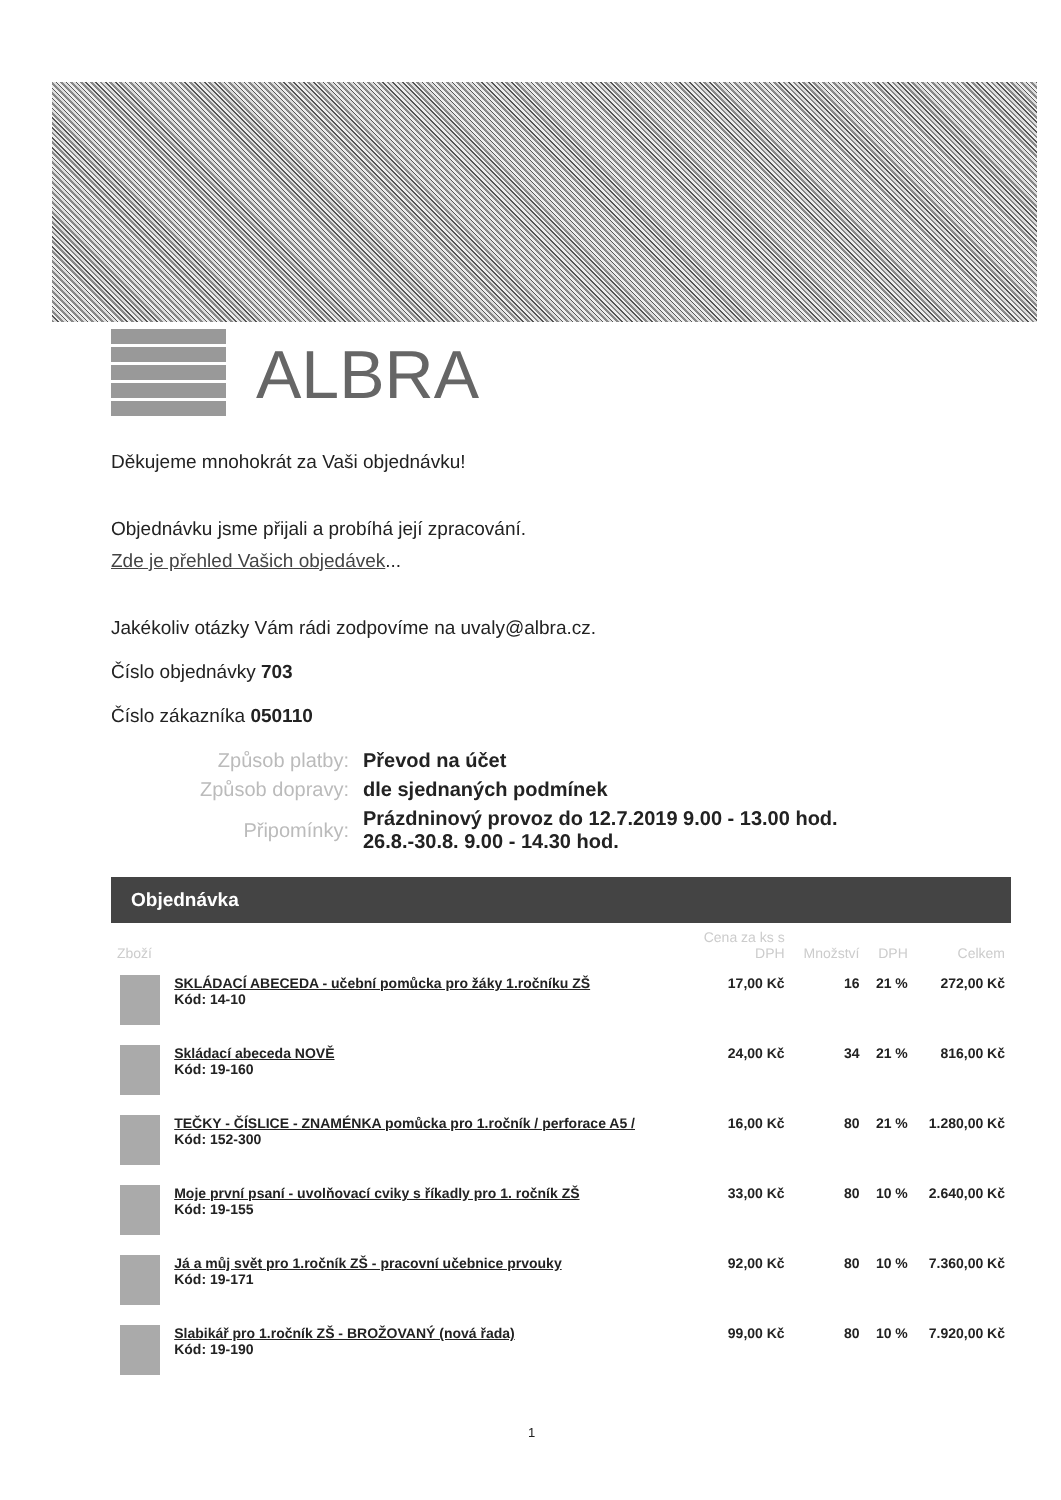ALBRA
Děkujeme mnohokrát za Vaši objednávku!
Objednávku jsme přijali a probíhá její zpracování.
Zde je přehled Vašich objedávek...
Jakékoliv otázky Vám rádi zodpovíme na uvaly@albra.cz.
Číslo objednávky 703
Číslo zákazníka 050110
| Způsob platby: | Převod na účet |
| Způsob dopravy: | dle sjednaných podmínek |
| Připomínky: | Prázdninový provoz do 12.7.2019 9.00 - 13.00 hod. 26.8.-30.8. 9.00 - 14.30 hod. |
Objednávka
| Zboží | | Cena za ks s DPH | Množství | DPH | Celkem |
| --- | --- | --- | --- | --- | --- |
| | SKLÁDACÍ ABECEDA - učební pomůcka pro žáky 1.ročníku ZŠ Kód: 14-10 | 17,00 Kč | 16 | 21 % | 272,00 Kč |
| | Skládací abeceda NOVĚ Kód: 19-160 | 24,00 Kč | 34 | 21 % | 816,00 Kč |
| | TEČKY - ČÍSLICE - ZNAMÉNKA pomůcka pro 1.ročník / perforace A5 / Kód: 152-300 | 16,00 Kč | 80 | 21 % | 1.280,00 Kč |
| | Moje první psaní - uvolňovací cviky s říkadly pro 1. ročník ZŠ Kód: 19-155 | 33,00 Kč | 80 | 10 % | 2.640,00 Kč |
| | Já a můj svět pro 1.ročník ZŠ - pracovní učebnice prvouky Kód: 19-171 | 92,00 Kč | 80 | 10 % | 7.360,00 Kč |
| | Slabikář pro 1.ročník ZŠ - BROŽOVANÝ (nová řada) Kód: 19-190 | 99,00 Kč | 80 | 10 % | 7.920,00 Kč |
1